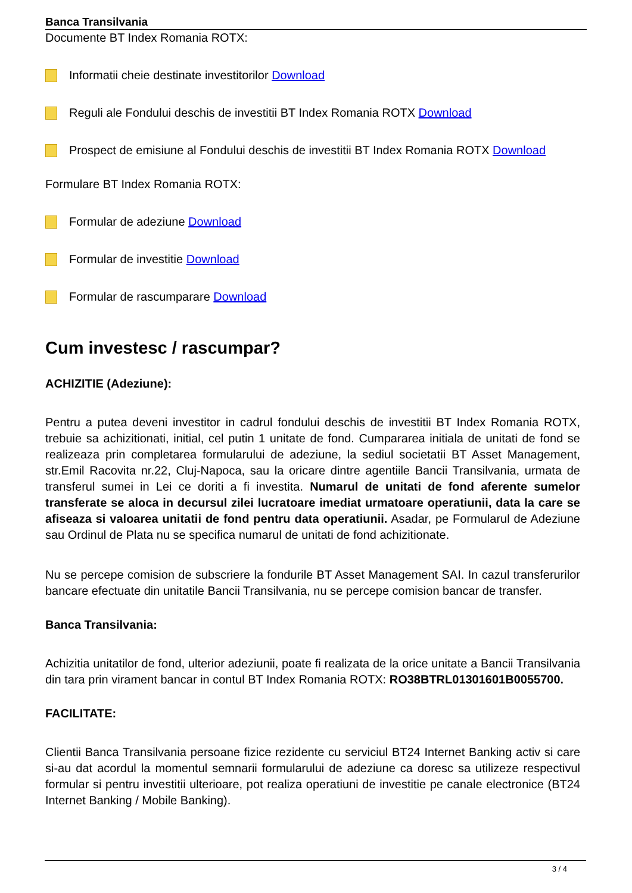Banca Transilvania
Documente BT Index Romania ROTX:
Informatii cheie destinate investitorilor Download
Reguli ale Fondului deschis de investitii BT Index Romania ROTX Download
Prospect de emisiune al Fondului deschis de investitii BT Index Romania ROTX Download
Formulare BT Index Romania ROTX:
Formular de adeziune Download
Formular de investitie Download
Formular de rascumparare Download
Cum investesc / rascumpar?
ACHIZITIE (Adeziune):
Pentru a putea deveni investitor in cadrul fondului deschis de investitii BT Index Romania ROTX, trebuie sa achizitionati, initial, cel putin 1 unitate de fond. Cumpararea initiala de unitati de fond se realizeaza prin completarea formularului de adeziune, la sediul societatii BT Asset Management, str.Emil Racovita nr.22, Cluj-Napoca, sau la oricare dintre agentiile Bancii Transilvania, urmata de transferul sumei in Lei ce doriti a fi investita. Numarul de unitati de fond aferente sumelor transferate se aloca in decursul zilei lucratoare imediat urmatoare operatiunii, data la care se afiseaza si valoarea unitatii de fond pentru data operatiunii. Asadar, pe Formularul de Adeziune sau Ordinul de Plata nu se specifica numarul de unitati de fond achizitionate.
Nu se percepe comision de subscriere la fondurile BT Asset Management SAI. In cazul transferurilor bancare efectuate din unitatile Bancii Transilvania, nu se percepe comision bancar de transfer.
Banca Transilvania:
Achizitia unitatilor de fond, ulterior adeziunii, poate fi realizata de la orice unitate a Bancii Transilvania din tara prin virament bancar in contul BT Index Romania ROTX: RO38BTRL01301601B0055700.
FACILITATE:
Clientii Banca Transilvania persoane fizice rezidente cu serviciul BT24 Internet Banking activ si care si-au dat acordul la momentul semnarii formularului de adeziune ca doresc sa utilizeze respectivul formular si pentru investitii ulterioare, pot realiza operatiuni de investitie pe canale electronice (BT24 Internet Banking / Mobile Banking).
3 / 4